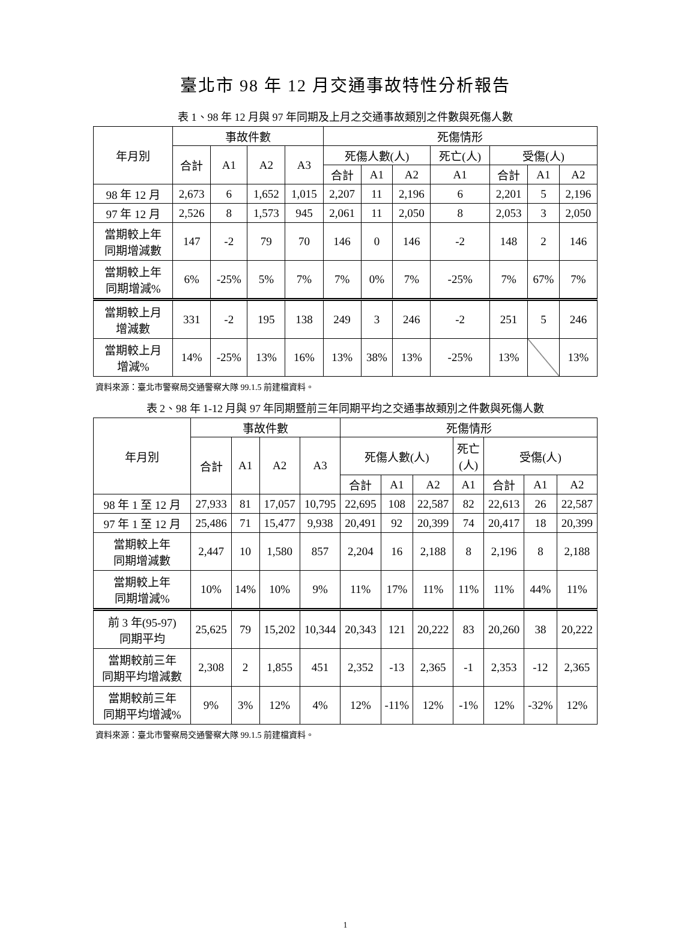臺北市 98 年 12 月交通事故特性分析報告
表 1、98 年 12 月與 97 年同期及上月之交通事故類別之件數與死傷人數
| 年月別 | 事故件數 | | | | 死傷情形 | | | | | | |
| --- | --- | --- | --- | --- | --- | --- | --- | --- | --- | --- | --- |
| | 合計 | A1 | A2 | A3 | 死傷人數(人) | | | 死亡(人) | 受傷(人) | | |
| | | | | | 合計 | A1 | A2 | A1 | 合計 | A1 | A2 |
| 98 年 12 月 | 2,673 | 6 | 1,652 | 1,015 | 2,207 | 11 | 2,196 | 6 | 2,201 | 5 | 2,196 |
| 97 年 12 月 | 2,526 | 8 | 1,573 | 945 | 2,061 | 11 | 2,050 | 8 | 2,053 | 3 | 2,050 |
| 當期較上年 同期增減數 | 147 | -2 | 79 | 70 | 146 | 0 | 146 | -2 | 148 | 2 | 146 |
| 當期較上年 同期增減% | 6% | -25% | 5% | 7% | 7% | 0% | 7% | -25% | 7% | 67% | 7% |
| 當期較上月 增減數 | 331 | -2 | 195 | 138 | 249 | 3 | 246 | -2 | 251 | 5 | 246 |
| 當期較上月 增減% | 14% | -25% | 13% | 16% | 13% | 38% | 13% | -25% | 13% | | 13% |
資料來源：臺北市警察局交通警察大隊 99.1.5 前建檔資料。
表 2、98 年 1-12 月與 97 年同期暨前三年同期平均之交通事故類別之件數與死傷人數
| 年月別 | 事故件數 | | | | 死傷情形 | | | | | | |
| --- | --- | --- | --- | --- | --- | --- | --- | --- | --- | --- | --- |
| | 合計 | A1 | A2 | A3 | 死傷人數(人) | | | 死亡 (人) | 受傷(人) | | |
| | | | | | 合計 | A1 | A2 | A1 | 合計 | A1 | A2 |
| 98 年 1 至 12 月 | 27,933 | 81 | 17,057 | 10,795 | 22,695 | 108 | 22,587 | 82 | 22,613 | 26 | 22,587 |
| 97 年 1 至 12 月 | 25,486 | 71 | 15,477 | 9,938 | 20,491 | 92 | 20,399 | 74 | 20,417 | 18 | 20,399 |
| 當期較上年 同期增減數 | 2,447 | 10 | 1,580 | 857 | 2,204 | 16 | 2,188 | 8 | 2,196 | 8 | 2,188 |
| 當期較上年 同期增減% | 10% | 14% | 10% | 9% | 11% | 17% | 11% | 11% | 11% | 44% | 11% |
| 前 3 年(95-97) 同期平均 | 25,625 | 79 | 15,202 | 10,344 | 20,343 | 121 | 20,222 | 83 | 20,260 | 38 | 20,222 |
| 當期較前三年 同期平均增減數 | 2,308 | 2 | 1,855 | 451 | 2,352 | -13 | 2,365 | -1 | 2,353 | -12 | 2,365 |
| 當期較前三年 同期平均增減% | 9% | 3% | 12% | 4% | 12% | -11% | 12% | -1% | 12% | -32% | 12% |
資料來源：臺北市警察局交通警察大隊 99.1.5 前建檔資料。
1